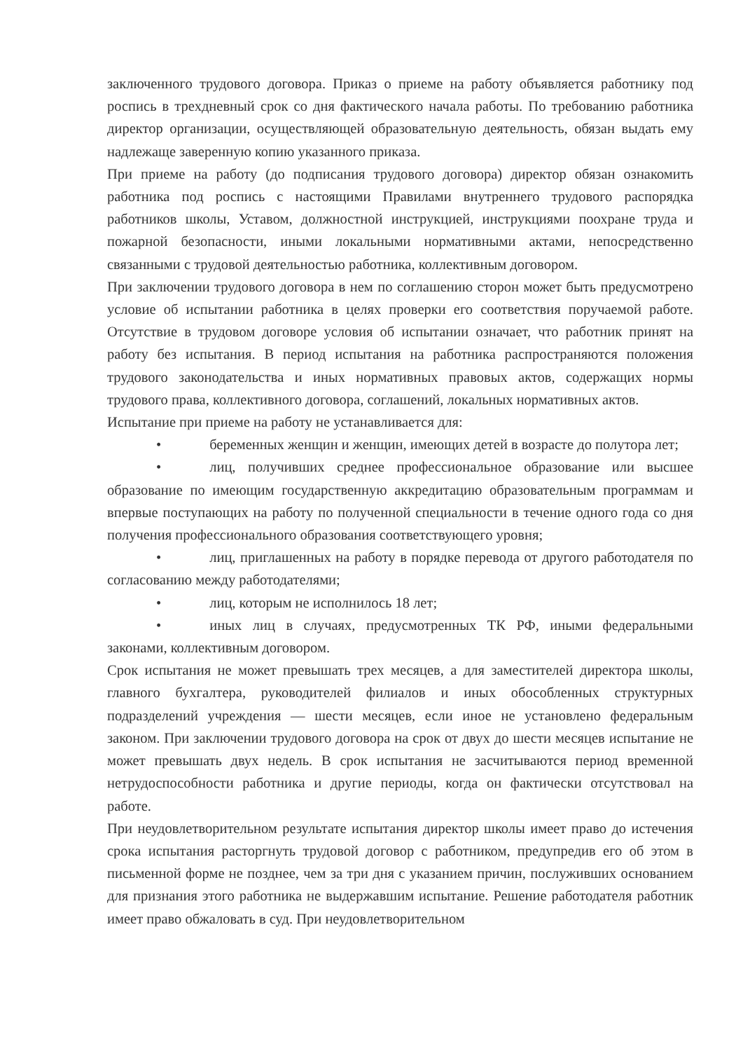заключенного трудового договора. Приказ о приеме на работу объявляется работнику под роспись в трехдневный срок со дня фактического начала работы. По требованию работника директор организации, осуществляющей образовательную деятельность, обязан выдать ему надлежаще заверенную копию указанного приказа.
При приеме на работу (до подписания трудового договора) директор обязан ознакомить работника под роспись с настоящими Правилами внутреннего трудового распорядка работников школы, Уставом, должностной инструкцией, инструкциями поохране труда и пожарной безопасности, иными локальными нормативными актами, непосредственно связанными с трудовой деятельностью работника, коллективным договором.
При заключении трудового договора в нем по соглашению сторон может быть предусмотрено условие об испытании работника в целях проверки его соответствия поручаемой работе. Отсутствие в трудовом договоре условия об испытании означает, что работник принят на работу без испытания. В период испытания на работника распространяются положения трудового законодательства и иных нормативных правовых актов, содержащих нормы трудового права, коллективного договора, соглашений, локальных нормативных актов.
Испытание при приеме на работу не устанавливается для:
• беременных женщин и женщин, имеющих детей в возрасте до полутора лет;
• лиц, получивших среднее профессиональное образование или высшее образование по имеющим государственную аккредитацию образовательным программам и впервые поступающих на работу по полученной специальности в течение одного года со дня получения профессионального образования соответствующего уровня;
• лиц, приглашенных на работу в порядке перевода от другого работодателя по согласованию между работодателями;
• лиц, которым не исполнилось 18 лет;
• иных лиц в случаях, предусмотренных ТК РФ, иными федеральными законами, коллективным договором.
Срок испытания не может превышать трех месяцев, а для заместителей директора школы, главного бухгалтера, руководителей филиалов и иных обособленных структурных подразделений учреждения — шести месяцев, если иное не установлено федеральным законом. При заключении трудового договора на срок от двух до шести месяцев испытание не может превышать двух недель. В срок испытания не засчитываются период временной нетрудоспособности работника и другие периоды, когда он фактически отсутствовал на работе.
При неудовлетворительном результате испытания директор школы имеет право до истечения срока испытания расторгнуть трудовой договор с работником, предупредив его об этом в письменной форме не позднее, чем за три дня с указанием причин, послуживших основанием для признания этого работника не выдержавшим испытание. Решение работодателя работник имеет право обжаловать в суд. При неудовлетворительном